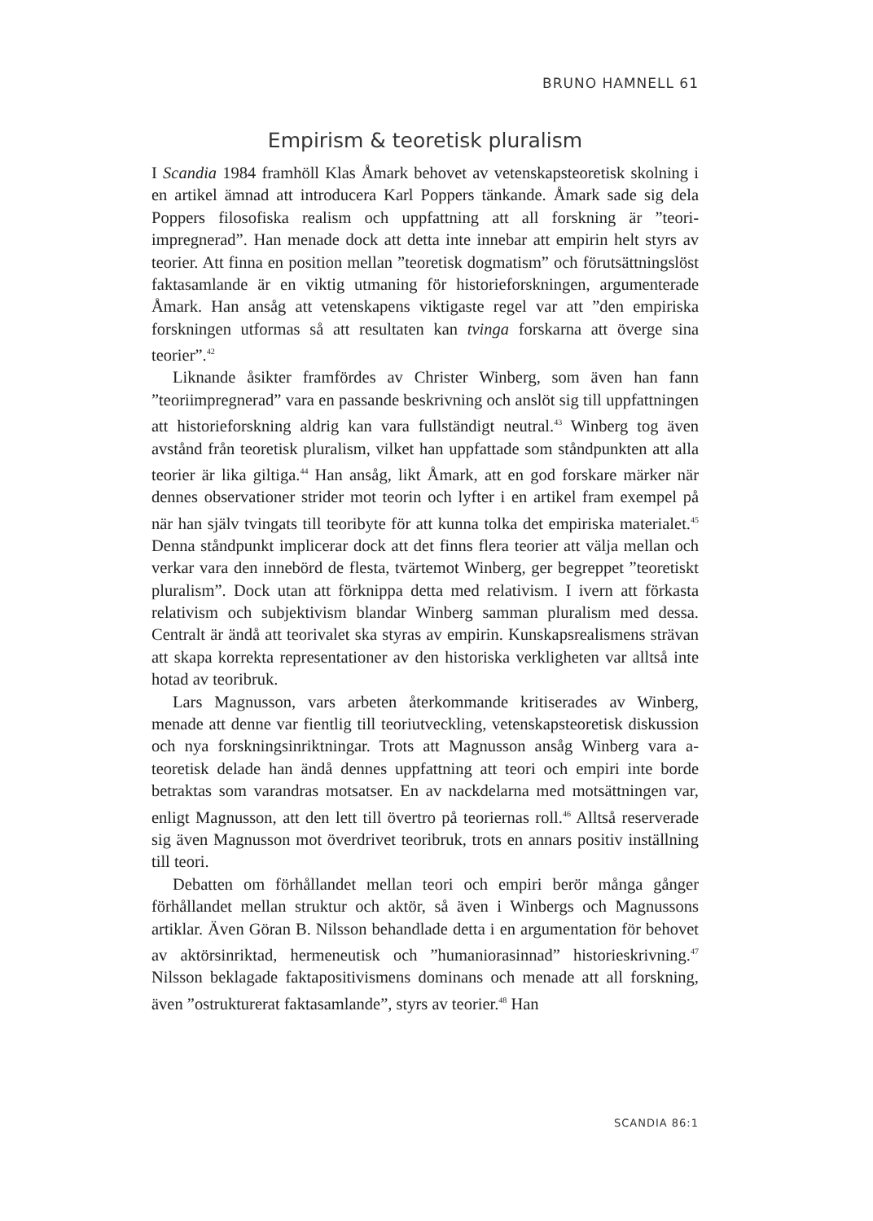BRUNO HAMNELL 61
Empirism & teoretisk pluralism
I Scandia 1984 framhöll Klas Åmark behovet av vetenskapsteoretisk skolning i en artikel ämnad att introducera Karl Poppers tänkande. Åmark sade sig dela Poppers filosofiska realism och uppfattning att all forskning är ”teori­impregnerad”. Han menade dock att detta inte innebar att empirin helt styrs av teorier. Att finna en position mellan ”teoretisk dogmatism” och förut­sättningslöst faktasamlande är en viktig utmaning för historieforskningen, argumenterade Åmark. Han ansåg att vetenskapens viktigaste regel var att ”den empiriska forskningen utformas så att resultaten kan tvinga forskarna att överge sina teorier”.<sup>42</sup>
Liknande åsikter framfördes av Christer Winberg, som även han fann ”teoriimpregnerad” vara en passande beskrivning och anslöt sig till upp­fattningen att historieforskning aldrig kan vara fullständigt neutral.<sup>43</sup> Winberg tog även avstånd från teoretisk pluralism, vilket han uppfattade som ståndpunkten att alla teorier är lika giltiga.<sup>44</sup> Han ansåg, likt Åmark, att en god forskare märker när dennes observationer strider mot teorin och lyfter i en artikel fram exempel på när han själv tvingats till teoribyte för att kunna tolka det empiriska materialet.<sup>45</sup> Denna ståndpunkt implicerar dock att det finns flera teorier att välja mellan och verkar vara den innebörd de flesta, tvärtemot Winberg, ger begreppet ”teoretiskt pluralism”. Dock utan att förknippa detta med relativism. I ivern att förkasta relativism och subjektivism blandar Winberg samman pluralism med dessa. Centralt är ändå att teorivalet ska styras av empirin. Kunskapsrealismens strävan att skapa korrekta representationer av den historiska verkligheten var alltså inte hotad av teoribruk.
Lars Magnusson, vars arbeten återkommande kritiserades av Winberg, menade att denne var fientlig till teoriutveckling, vetenskapsteoretisk diskussion och nya forskningsinriktningar. Trots att Magnusson ansåg Winberg vara a-teoretisk delade han ändå dennes uppfattning att teori och empiri inte borde betraktas som varandras motsatser. En av nackdelarna med motsättningen var, enligt Magnusson, att den lett till övertro på teoriernas roll.<sup>46</sup> Alltså reserverade sig även Magnusson mot överdrivet teoribruk, trots en annars positiv inställning till teori.
Debatten om förhållandet mellan teori och empiri berör många gånger förhållandet mellan struktur och aktör, så även i Winbergs och Magnussons artiklar. Även Göran B. Nilsson behandlade detta i en argumentation för behovet av aktörsinriktad, hermeneutisk och ”humaniorasinnad” historie­skrivning.<sup>47</sup> Nilsson beklagade faktapositivismens dominans och menade att all forskning, även ”ostrukturerat faktasamlande”, styrs av teorier.<sup>48</sup> Han
SCANDIA 86:1